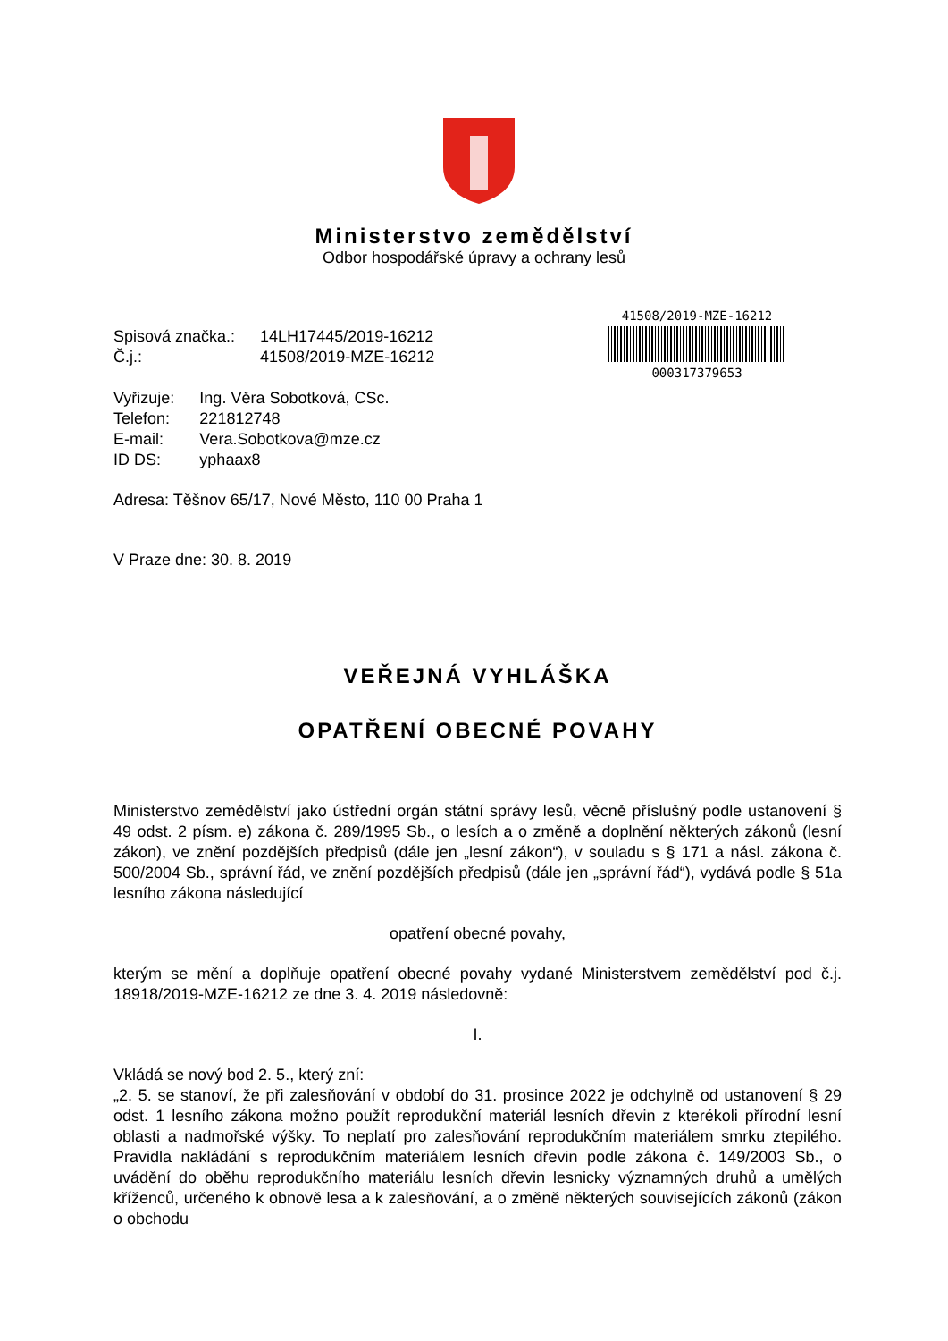Ministerstvo zemědělství
Odbor hospodářské úpravy a ochrany lesů
41508/2019-MZE-16212
000317379653
| Spisová značka.: | 14LH17445/2019-16212 |
| Č.j.: | 41508/2019-MZE-16212 |
| Vyřizuje: | Ing. Věra Sobotková, CSc. |
| Telefon: | 221812748 |
| E-mail: | Vera.Sobotkova@mze.cz |
| ID DS: | yphaax8 |
Adresa: Těšnov 65/17, Nové Město, 110 00 Praha 1
V Praze dne: 30. 8. 2019
VEŘEJNÁ VYHLÁŠKA
OPATŘENÍ OBECNÉ POVAHY
Ministerstvo zemědělství jako ústřední orgán státní správy lesů, věcně příslušný podle ustanovení § 49 odst. 2 písm. e) zákona č. 289/1995 Sb., o lesích a o změně a doplnění některých zákonů (lesní zákon), ve znění pozdějších předpisů (dále jen „lesní zákon“), v souladu s § 171 a násl. zákona č. 500/2004 Sb., správní řád, ve znění pozdějších předpisů (dále jen „správní řád“), vydává podle § 51a lesního zákona následující
opatření obecné povahy,
kterým se mění a doplňuje opatření obecné povahy vydané Ministerstvem zemědělství pod č.j. 18918/2019-MZE-16212 ze dne 3. 4. 2019 následovně:
I.
Vkládá se nový bod 2. 5., který zní:
„2. 5. se stanoví, že při zalesňování v období do 31. prosince 2022 je odchylně od ustanovení § 29 odst. 1 lesního zákona možno použít reprodukční materiál lesních dřevin z kterékoli přírodní lesní oblasti a nadmořské výšky. To neplatí pro zalesňování reprodukčním materiálem smrku ztepilého. Pravidla nakládání s reprodukčním materiálem lesních dřevin podle zákona č. 149/2003 Sb., o uvádění do oběhu reprodukčního materiálu lesních dřevin lesnicky významných druhů a umělých kříženců, určeného k obnově lesa a k zalesňování, a o změně některých souvisejících zákonů (zákon o obchodu